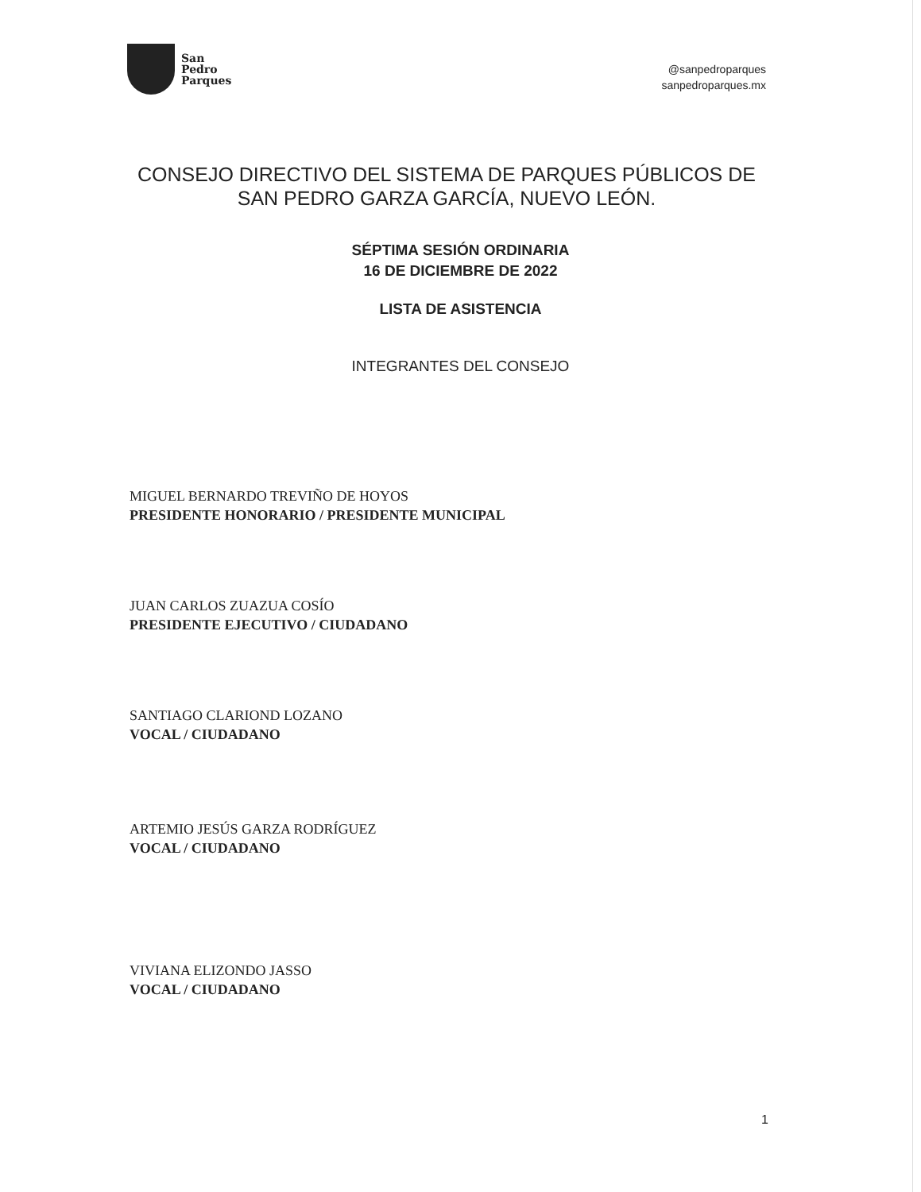San
Pedro
Parques
@sanpedroparques
sanpedroparques.mx
CONSEJO DIRECTIVO DEL SISTEMA DE PARQUES PÚBLICOS DE SAN PEDRO GARZA GARCÍA, NUEVO LEÓN.
SÉPTIMA SESIÓN ORDINARIA
16 DE DICIEMBRE DE 2022
LISTA DE ASISTENCIA
INTEGRANTES DEL CONSEJO
MIGUEL BERNARDO TREVIÑO DE HOYOS
PRESIDENTE HONORARIO / PRESIDENTE MUNICIPAL
JUAN CARLOS ZUAZUA COSÍO
PRESIDENTE EJECUTIVO / CIUDADANO
SANTIAGO CLARIOND LOZANO
VOCAL / CIUDADANO
ARTEMIO JESÚS GARZA RODRÍGUEZ
VOCAL / CIUDADANO
VIVIANA ELIZONDO JASSO
VOCAL / CIUDADANO
1